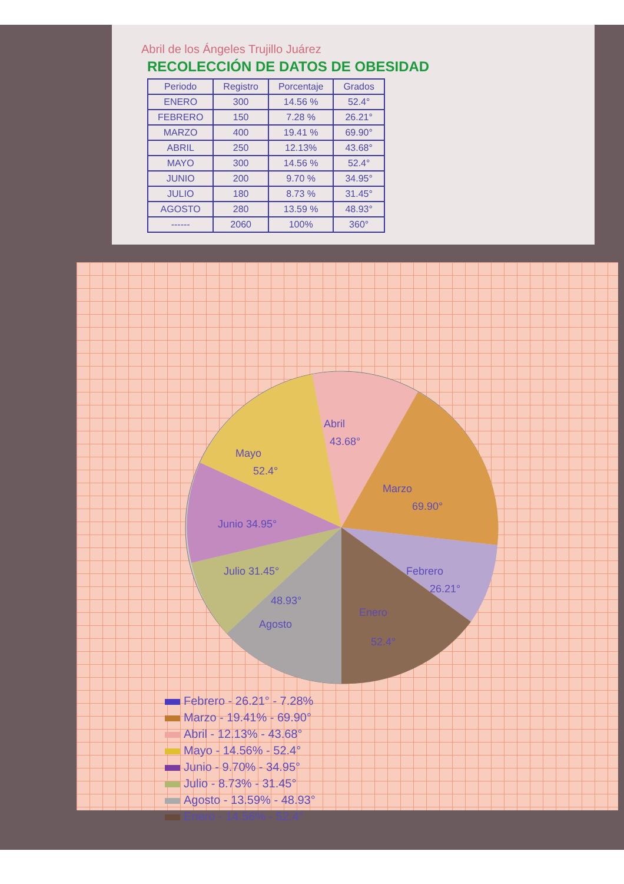Abril de los Ángeles Trujillo Juárez
RECOLECCIÓN DE DATOS DE OBESIDAD
| Periodo | Registro | Porcentaje | Grados |
| --- | --- | --- | --- |
| ENERO | 300 | 14.56 % | 52.4° |
| FEBRERO | 150 | 7.28 % | 26.21° |
| MARZO | 400 | 19.41 % | 69.90° |
| ABRIL | 250 | 12.13% | 43.68° |
| MAYO | 300 | 14.56 % | 52.4° |
| JUNIO | 200 | 9.70 % | 34.95° |
| JULIO | 180 | 8.73 % | 31.45° |
| AGOSTO | 280 | 13.59 % | 48.93° |
| ------ | 2060 | 100% | 360° |
Abril
43.68°
Marzo
69.90°
Mayo
52.4°
Junio 34.95°
Julio 31.45°
Febrero
26.21°
48.93°
Agosto
Enero
52.4°
Febrero - 26.21° - 7.28%
Marzo - 19.41% - 69.90°
Abril - 12.13% - 43.68°
Mayo - 14.56% - 52.4°
Junio - 9.70% - 34.95°
Julio - 8.73% - 31.45°
Agosto - 13.59% - 48.93°
Enero - 14.56% - 52.4°